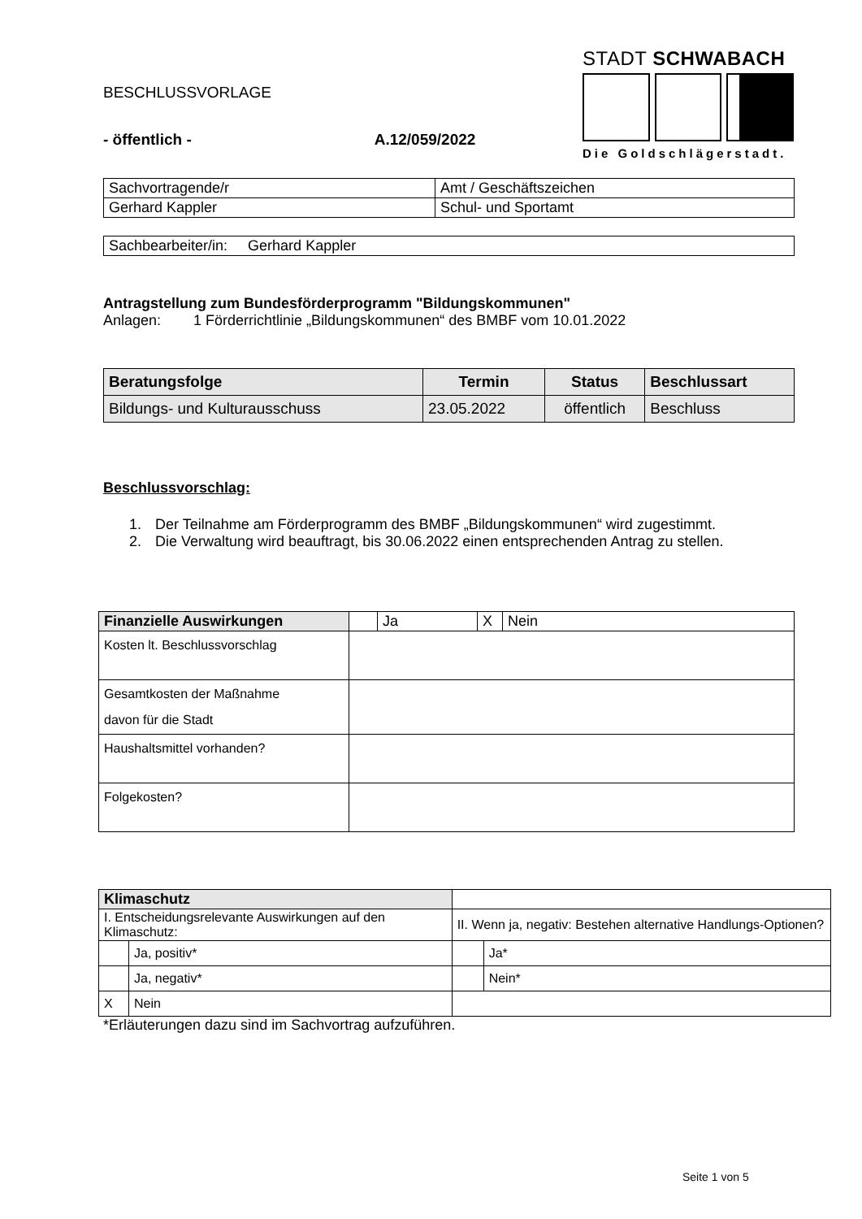BESCHLUSSVORLAGE
- öffentlich - A.12/059/2022
STADT SCHWABACH
Die Goldschlägerstadt.
| Sachvortragende/r | Amt / Geschäftszeichen |
| Gerhard Kappler | Schul- und Sportamt |
| Sachbearbeiter/in: Gerhard Kappler |
Antragstellung zum Bundesförderprogramm "Bildungskommunen"
Anlagen: 1 Förderrichtlinie „Bildungskommunen“ des BMBF vom 10.01.2022
| Beratungsfolge | Termin | Status | Beschlussart |
| --- | --- | --- | --- |
| Bildungs- und Kulturausschuss | 23.05.2022 | öffentlich | Beschluss |
Beschlussvorschlag:
1. Der Teilnahme am Förderprogramm des BMBF „Bildungskommunen“ wird zugestimmt.
2. Die Verwaltung wird beauftragt, bis 30.06.2022 einen entsprechenden Antrag zu stellen.
| Finanzielle Auswirkungen | | Ja | X | Nein |
| Kosten lt. Beschlussvorschlag | | | | |
| Gesamtkosten der Maßnahme davon für die Stadt | | | | |
| Haushaltsmittel vorhanden? | | | | |
| Folgekosten? | | | | |
| Klimaschutz | | | |
| I. Entscheidungsrelevante Auswirkungen auf den Klimaschutz: | | II. Wenn ja, negativ: Bestehen alternative Handlungs-Optionen? | |
| | Ja, positiv* | | Ja* |
| | Ja, negativ* | | Nein* |
| X | Nein | | |
*Erläuterungen dazu sind im Sachvortrag aufzuführen.
Seite 1 von 5